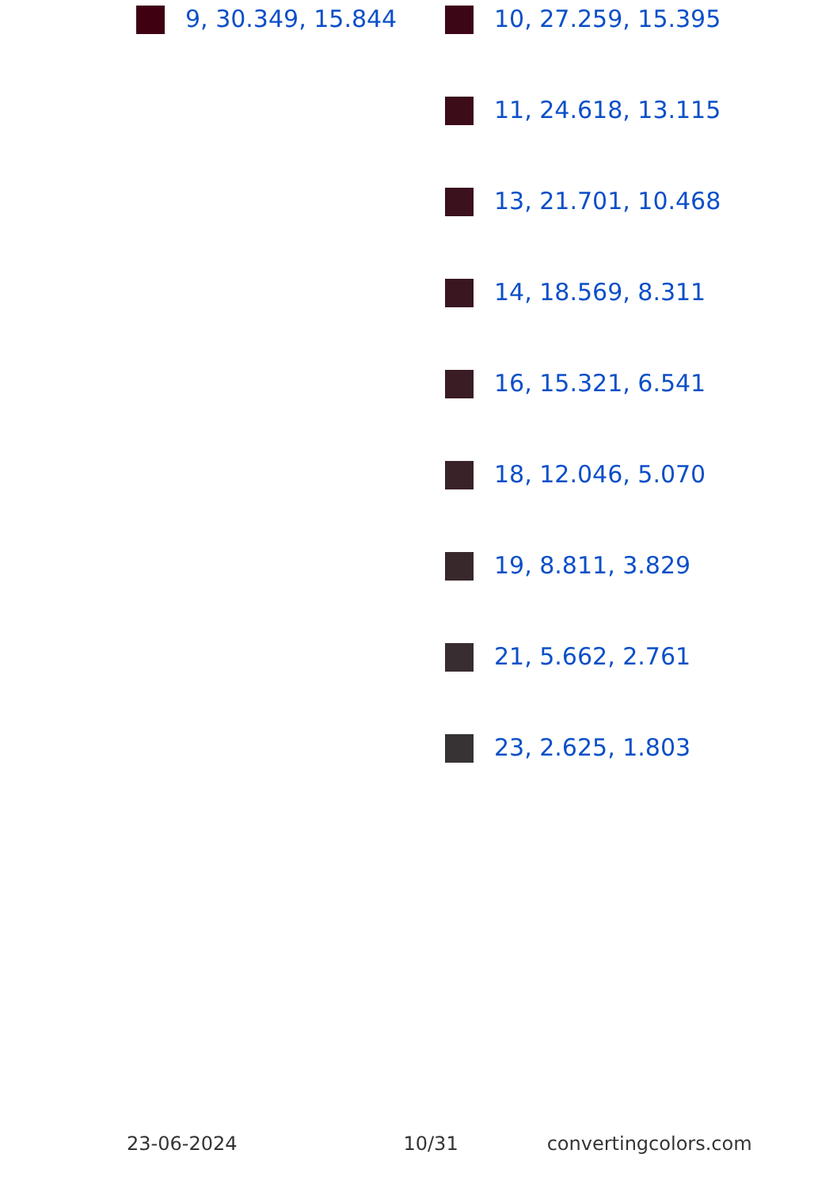9, 30.349, 15.844 10, 27.259, 15.395
11, 24.618, 13.115
13, 21.701, 10.468
14, 18.569, 8.311
16, 15.321, 6.541
18, 12.046, 5.070
19, 8.811, 3.829
21, 5.662, 2.761
23, 2.625, 1.803
23-06-2024 10/31 convertingcolors.com